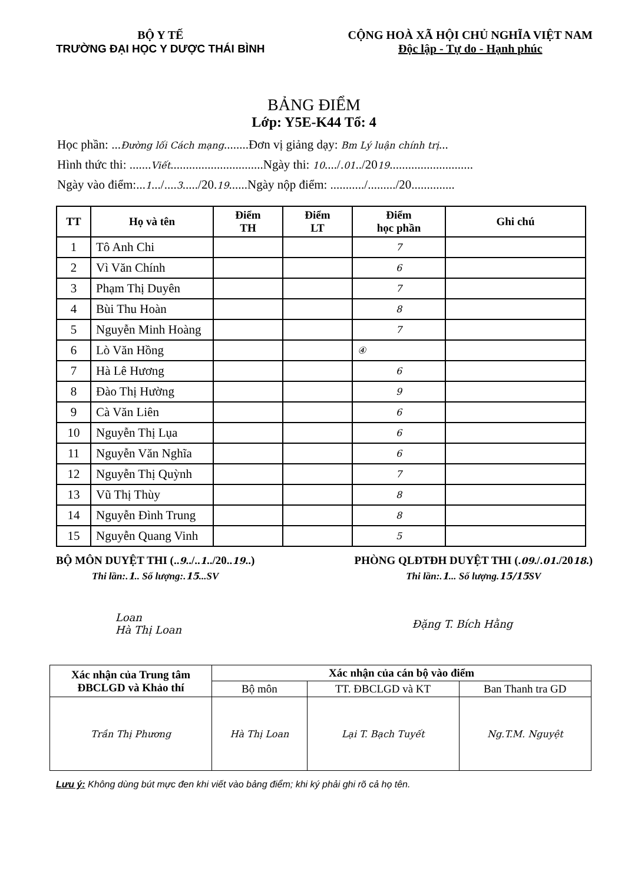BỘ Y TẾ
TRƯỜNG ĐẠI HỌC Y DƯỢC THÁI BÌNH
CỘNG HOÀ XÃ HỘI CHỦ NGHĨA VIỆT NAM
Độc lập - Tự do - Hạnh phúc
BẢNG ĐIỂM
Lớp: Y5E-K44 Tổ: 4
Học phần: ...Đường lối Cách mạng........Đơn vị giảng dạy: Bm Lý luận chính trị...
Hình thức thi: .......Viết..............................Ngày thi: 10..../.01../2019...........................
Ngày vào điểm:...1.../....3...../20.19......Ngày nộp điểm: .........../........./20..............
| TT | Họ và tên | Điểm TH | Điểm LT | Điểm học phần | Ghi chú |
| --- | --- | --- | --- | --- | --- |
| 1 | Tô Anh Chi | | | 7 | |
| 2 | Vì Văn Chính | | | 6 | |
| 3 | Phạm Thị Duyên | | | 7 | |
| 4 | Bùi Thu Hoàn | | | 8 | |
| 5 | Nguyễn Minh Hoàng | | | 7 | |
| 6 | Lò Văn Hồng | | | ④ | |
| 7 | Hà Lê Hương | | | 6 | |
| 8 | Đào Thị Hường | | | 9 | |
| 9 | Cà Văn Liên | | | 6 | |
| 10 | Nguyễn Thị Lụa | | | 6 | |
| 11 | Nguyễn Văn Nghĩa | | | 6 | |
| 12 | Nguyễn Thị Quỳnh | | | 7 | |
| 13 | Vũ Thị Thùy | | | 8 | |
| 14 | Nguyễn Đình Trung | | | 8 | |
| 15 | Nguyễn Quang Vinh | | | 5 | |
BỘ MÔN DUYỆT THI (..9../..1../20..19..)
Thi lần:.1.. Số lượng:.15...SV
PHÒNG QLĐTĐH DUYỆT THI (.09./.01./2018.)
Thi lần:.1... Số lượng.15/15 SV
Loan
Hà Thị Loan
Đặng T. Bích Hằng
| Xác nhận của Trung tâm ĐBCLGD và Khảo thí | Xác nhận của cán bộ vào điểm | | |
| | Bộ môn | TT. ĐBCLGD và KT | Ban Thanh tra GD |
| Trần Thị Phương | Hà Thị Loan | Lại T. Bạch Tuyết | Ng.T.M. Nguyệt |
Lưu ý: Không dùng bút mực đen khi viết vào bảng điểm; khi ký phải ghi rõ cả họ tên.